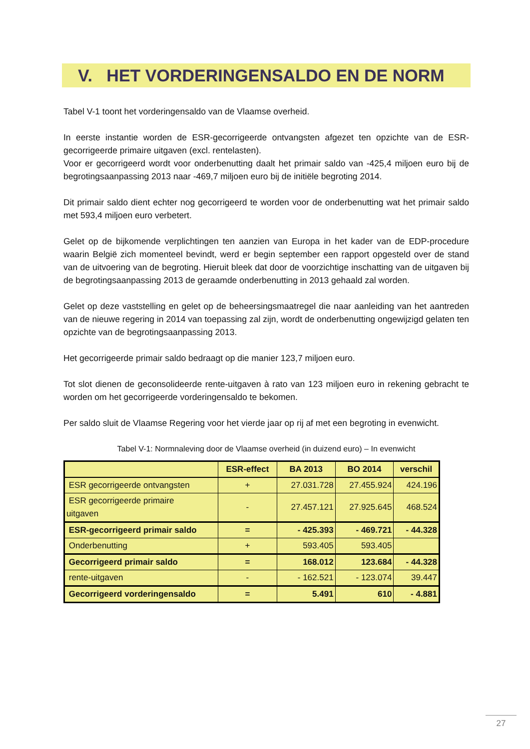V. HET VORDERINGENSALDO EN DE NORM
Tabel V-1 toont het vorderingensaldo van de Vlaamse overheid.
In eerste instantie worden de ESR-gecorrigeerde ontvangsten afgezet ten opzichte van de ESR-gecorrigeerde primaire uitgaven (excl. rentelasten).
Voor er gecorrigeerd wordt voor onderbenutting daalt het primair saldo van -425,4 miljoen euro bij de begrotingsaanpassing 2013 naar -469,7 miljoen euro bij de initiële begroting 2014.
Dit primair saldo dient echter nog gecorrigeerd te worden voor de onderbenutting wat het primair saldo met 593,4 miljoen euro verbetert.
Gelet op de bijkomende verplichtingen ten aanzien van Europa in het kader van de EDP-procedure waarin België zich momenteel bevindt, werd er begin september een rapport opgesteld over de stand van de uitvoering van de begroting. Hieruit bleek dat door de voorzichtige inschatting van de uitgaven bij de begrotingsaanpassing 2013 de geraamde onderbenutting in 2013 gehaald zal worden.
Gelet op deze vaststelling en gelet op de beheersingsmaatregel die naar aanleiding van het aantreden van de nieuwe regering in 2014 van toepassing zal zijn, wordt de onderbenutting ongewijzigd gelaten ten opzichte van de begrotingsaanpassing 2013.
Het gecorrigeerde primair saldo bedraagt op die manier 123,7 miljoen euro.
Tot slot dienen de geconsolideerde rente-uitgaven à rato van 123 miljoen euro in rekening gebracht te worden om het gecorrigeerde vorderingensaldo te bekomen.
Per saldo sluit de Vlaamse Regering voor het vierde jaar op rij af met een begroting in evenwicht.
Tabel V-1: Normnaleving door de Vlaamse overheid (in duizend euro) – In evenwicht
| | ESR-effect | BA 2013 | BO 2014 | verschil |
| --- | --- | --- | --- | --- |
| ESR gecorrigeerde ontvangsten | + | 27.031.728 | 27.455.924 | 424.196 |
| ESR gecorrigeerde primaire uitgaven | - | 27.457.121 | 27.925.645 | 468.524 |
| ESR-gecorrigeerd primair saldo | = | - 425.393 | - 469.721 | - 44.328 |
| Onderbenutting | + | 593.405 | 593.405 | |
| Gecorrigeerd primair saldo | = | 168.012 | 123.684 | - 44.328 |
| rente-uitgaven | - | - 162.521 | - 123.074 | 39.447 |
| Gecorrigeerd vorderingensaldo | = | 5.491 | 610 | - 4.881 |
27